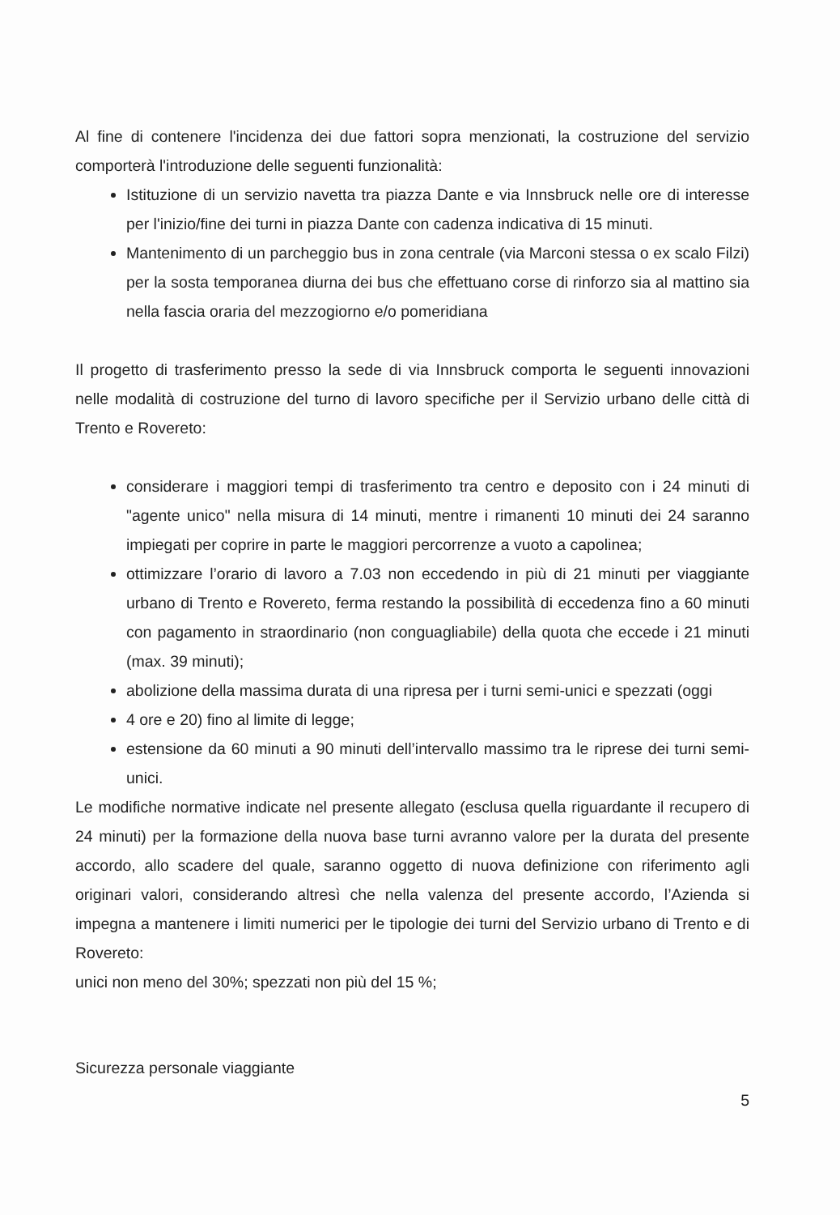Al fine di contenere l'incidenza dei due fattori sopra menzionati, la costruzione del servizio comporterà l'introduzione delle seguenti funzionalità:
Istituzione di un servizio navetta tra piazza Dante e via Innsbruck nelle ore di interesse per l'inizio/fine dei turni in piazza Dante con cadenza indicativa di 15 minuti.
Mantenimento di un parcheggio bus in zona centrale (via Marconi stessa o ex scalo Filzi) per la sosta temporanea diurna dei bus che effettuano corse di rinforzo sia al mattino sia nella fascia oraria del mezzogiorno e/o pomeridiana
Il progetto di trasferimento presso la sede di via Innsbruck comporta le seguenti innovazioni nelle modalità di costruzione del turno di lavoro specifiche per il Servizio urbano delle città di Trento e Rovereto:
considerare i maggiori tempi di trasferimento tra centro e deposito con i 24 minuti di "agente unico" nella misura di 14 minuti, mentre i rimanenti 10 minuti dei 24 saranno impiegati per coprire in parte le maggiori percorrenze a vuoto a capolinea;
ottimizzare l’orario di lavoro a 7.03 non eccedendo in più di 21 minuti per viaggiante urbano di Trento e Rovereto, ferma restando la possibilità di eccedenza fino a 60 minuti con pagamento in straordinario (non conguagliabile) della quota che eccede i 21 minuti (max. 39 minuti);
abolizione della massima durata di una ripresa per i turni semi-unici e spezzati (oggi
4 ore e 20) fino al limite di legge;
estensione da 60 minuti a 90 minuti dell’intervallo massimo tra le riprese dei turni semi-unici.
Le modifiche normative indicate nel presente allegato (esclusa quella riguardante il recupero di 24 minuti) per la formazione della nuova base turni avranno valore per la durata del presente accordo, allo scadere del quale, saranno oggetto di nuova definizione con riferimento agli originari valori, considerando altresì che nella valenza del presente accordo, l’Azienda si impegna a mantenere i limiti numerici per le tipologie dei turni del Servizio urbano di Trento e di Rovereto:
unici non meno del 30%; spezzati non più del 15 %;
Sicurezza personale viaggiante 5